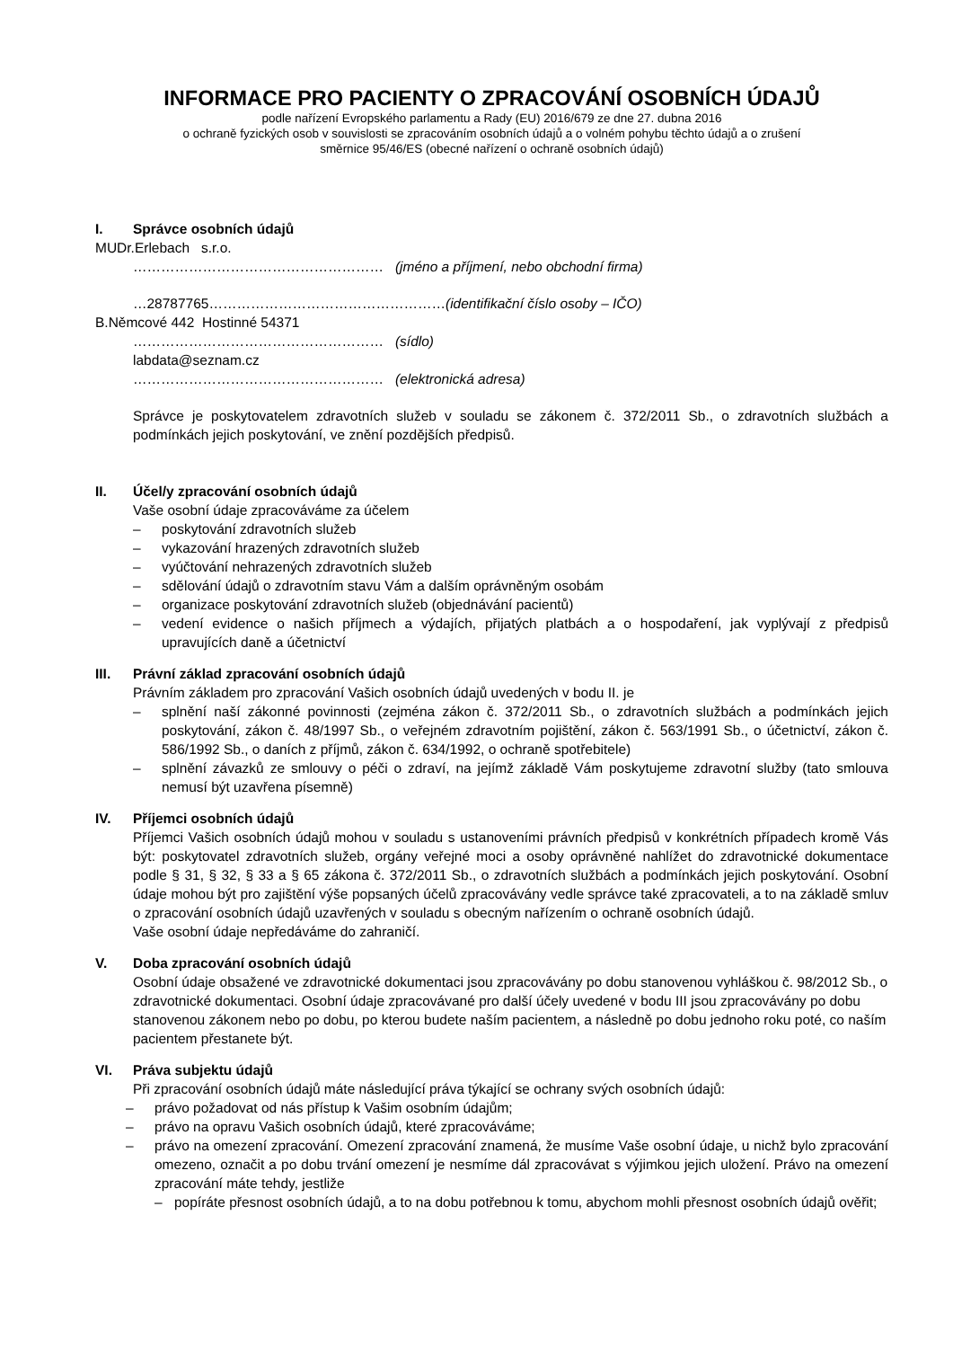INFORMACE PRO PACIENTY O ZPRACOVÁNÍ OSOBNÍCH ÚDAJŮ
podle nařízení Evropského parlamentu a Rady (EU) 2016/679 ze dne 27. dubna 2016
o ochraně fyzických osob v souvislosti se zpracováním osobních údajů a o volném pohybu těchto údajů a o zrušení
směrnice 95/46/ES (obecné nařízení o ochraně osobních údajů)
I. Správce osobních údajů
MUDr.Erlebach s.r.o.
……………………………………………… (jméno a příjmení, nebo obchodní firma)
…28787765……………………………………………(identifikační číslo osoby – IČO)
B.Němcové 442 Hostinné 54371
……………………………………………… (sídlo)
labdata@seznam.cz
……………………………………………… (elektronická adresa)
Správce je poskytovatelem zdravotních služeb v souladu se zákonem č. 372/2011 Sb., o zdravotních službách a podmínkách jejich poskytování, ve znění pozdějších předpisů.
II. Účel/y zpracování osobních údajů
Vaše osobní údaje zpracováváme za účelem
– poskytování zdravotních služeb
– vykazování hrazených zdravotních služeb
– vyúčtování nehrazených zdravotních služeb
– sdělování údajů o zdravotním stavu Vám a dalším oprávněným osobám
– organizace poskytování zdravotních služeb (objednávání pacientů)
– vedení evidence o našich příjmech a výdajích, přijatých platbách a o hospodaření, jak vyplývají z předpisů upravujících daně a účetnictví
III. Právní základ zpracování osobních údajů
Právním základem pro zpracování Vašich osobních údajů uvedených v bodu II. je
– splnění naší zákonné povinnosti (zejména zákon č. 372/2011 Sb., o zdravotních službách a podmínkách jejich poskytování, zákon č. 48/1997 Sb., o veřejném zdravotním pojištění, zákon č. 563/1991 Sb., o účetnictví, zákon č. 586/1992 Sb., o daních z příjmů, zákon č. 634/1992, o ochraně spotřebitele)
– splnění závazků ze smlouvy o péči o zdraví, na jejímž základě Vám poskytujeme zdravotní služby (tato smlouva nemusí být uzavřena písemně)
IV. Příjemci osobních údajů
Příjemci Vašich osobních údajů mohou v souladu s ustanoveními právních předpisů v konkrétních případech kromě Vás být: poskytovatel zdravotních služeb, orgány veřejné moci a osoby oprávněné nahlížet do zdravotnické dokumentace podle § 31, § 32, § 33 a § 65 zákona č. 372/2011 Sb., o zdravotních službách a podmínkách jejich poskytování. Osobní údaje mohou být pro zajištění výše popsaných účelů zpracovávány vedle správce také zpracovateli, a to na základě smluv o zpracování osobních údajů uzavřených v souladu s obecným nařízením o ochraně osobních údajů.
Vaše osobní údaje nepředáváme do zahraničí.
V. Doba zpracování osobních údajů
Osobní údaje obsažené ve zdravotnické dokumentaci jsou zpracovávány po dobu stanovenou vyhláškou č. 98/2012 Sb., o zdravotnické dokumentaci. Osobní údaje zpracovávané pro další účely uvedené v bodu III jsou zpracovávány po dobu stanovenou zákonem nebo po dobu, po kterou budete naším pacientem, a následně po dobu jednoho roku poté, co naším pacientem přestanete být.
VI. Práva subjektu údajů
Při zpracování osobních údajů máte následující práva týkající se ochrany svých osobních údajů:
– právo požadovat od nás přístup k Vašim osobním údajům;
– právo na opravu Vašich osobních údajů, které zpracováváme;
– právo na omezení zpracování. Omezení zpracování znamená, že musíme Vaše osobní údaje, u nichž bylo zpracování omezeno, označit a po dobu trvání omezení je nesmíme dál zpracovávat s výjimkou jejich uložení. Právo na omezení zpracování máte tehdy, jestliže
– popíráte přesnost osobních údajů, a to na dobu potřebnou k tomu, abychom mohli přesnost osobních údajů ověřit;